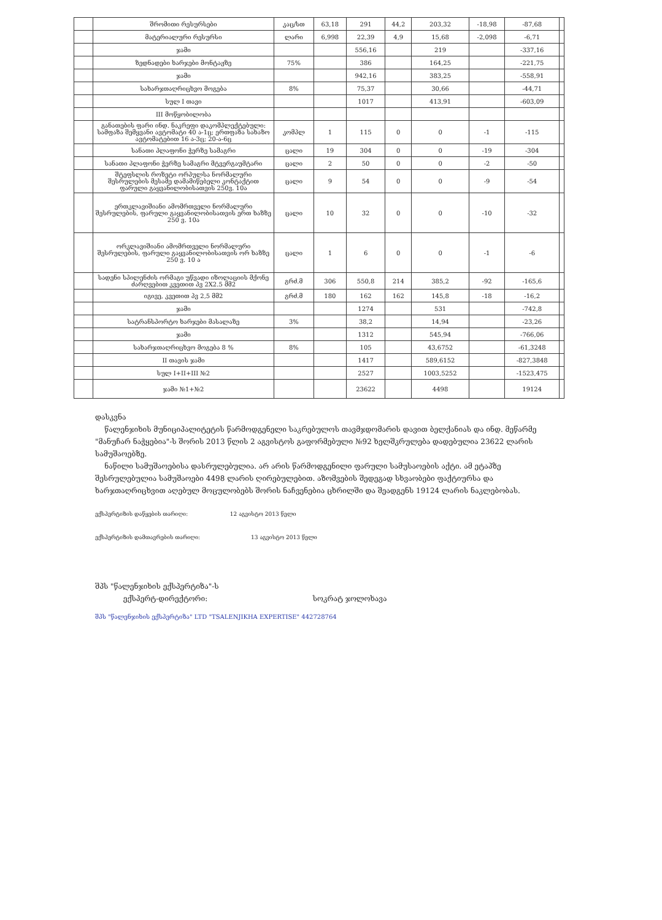| | შრომითი რესურსები | კაც/სთ | 63,18 | 291 | 44,2 | 203,32 | -18,98 | -87,68 | |
| | მატერიალური რესურსი | ლარი | 6,998 | 22,39 | 4,9 | 15,68 | -2,098 | -6,71 | |
| | ჯამი | | | 556,16 | | 219 | | -337,16 | |
| | ზედნადები ხარჯები მონტაჟზე | 75% | | 386 | | 164,25 | | -221,75 | |
| | ჯამი | | | 942,16 | | 383,25 | | -558,91 | |
| | სახარჯთაღრიცხვო მოგება | 8% | | 75,37 | | 30,66 | | -44,71 | |
| | სულ I თავი | | | 1017 | | 413,91 | | -603,09 | |
| | III მოწყობილობა | | | | | | | | |
| | განათების ფარი ინდ. ნაკრეფი დაკომპლექტებული: სამფაზა შემყვანი ავტომატი 40 ა-1ც; ერთფაზა სახაზო ავტომატებით 16 ა-3ც; 20-ა-6ც | კომპლ | 1 | 115 | 0 | 0 | -1 | -115 | |
| | სანათი პლაფონი ჭერზე სამაგრი | ცალი | 19 | 304 | 0 | 0 | -19 | -304 | |
| | სანათი პლაფონი ჭერზე სამაგრი მტვერგაუმტარი | ცალი | 2 | 50 | 0 | 0 | -2 | -50 | |
| | შტეფსლის როზეტი ორპულსა ნორმალური შესრულების მესამე დამამიწებელი კონტაქტით ფარული გაყვანილობისათვის 250ვ. 10ა | ცალი | 9 | 54 | 0 | 0 | -9 | -54 | |
| | ერთკლავიშიანი ამომრთველი ნორმალური შესრულების, ფარული გაყვანილობისათვის ერთ ხაზზე 250 ვ. 10ა | ცალი | 10 | 32 | 0 | 0 | -10 | -32 | |
| | ორკლავიშიანი ამომრთველი ნორმალური შესრულების, ფარული გაყვანილობისათვის ორ ხაზზე 250 ვ. 10 ა | ცალი | 1 | 6 | 0 | 0 | -1 | -6 | |
| | სადენი სპილენძის ორმაგი უწვადი იზოლაციის მქონე ძარღვებით კვეთით პვ 2X2.5 მმ2 | გრძ.მ | 306 | 550,8 | 214 | 385,2 | -92 | -165,6 | |
| | იგივე, კვეთით პვ 2,5 მმ2 | გრძ.მ | 180 | 162 | 162 | 145,8 | -18 | -16,2 | |
| | ჯამი | | | 1274 | | 531 | | -742,8 | |
| | სატრანსპორტო ხარჯები მასალაზე | 3% | | 38,2 | | 14,94 | | -23,26 | |
| | ჯამი | | | 1312 | | 545,94 | | -766,06 | |
| | სახარჯთაღრიცხვო მოგება 8 % | 8% | | 105 | | 43,6752 | | -61,3248 | |
| | II თავის ჯამი | | | 1417 | | 589,6152 | | -827,3848 | |
| | სულ I+II+III №2 | | | 2527 | | 1003,5252 | | -1523,475 | |
| | ჯამი №1+№2 | | | 23622 | | 4498 | | 19124 | |
დასკვნა
წალენჯიხის მუნიციპალიტეტის წარმოდგენელი საკრებულოს თავმჯდომარის დავით ბელქანიას და ინდ. მეწარმე "მანუჩარ ნაჭყებია"-ს შორის 2013 წლის 2 აგვისტოს გაფორმებული №92 ხელშკრულება დადებულია 23622 ლარის სამუშაოებზე.
ნაწილი სამუშაოებისა დასრულებულია. არ არის წარმოდგენილი ფარული სამუსაოების აქტი. ამ ეტაპზე შესრულებულია სამუშაოები 4498 ლარის ღირებულებით. აზომვების შედეგად სხვაობები ფაქტიურსა და ხარჯთაღრიცხვით აღებულ მოცულობებს შორის ნაჩვენებია ცხრილში და შეადგენს 19124 ლარის ნაკლებობას.
ექსპერტიზის დაწყების თარიღი: 12 აგვისტო 2013 წელი
ექსპერტიზის დამთავრების თარიღი: 13 აგვისტო 2013 წელი
შპს "წალენჯიხის ექსპერტიზა"-ს
ექსპერტ-დირექტორი: სოკრატ ჯოლოხავა
შპს "წალენჯიხის ექსპერტიზა" LTD "TSALENJIKHA EXPERTISE" 442728764